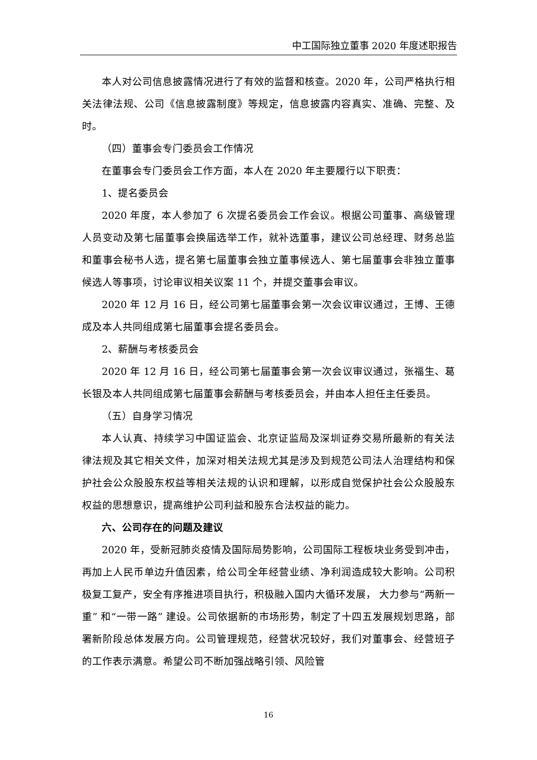中工国际独立董事 2020 年度述职报告
本人对公司信息披露情况进行了有效的监督和核查。2020 年，公司严格执行相关法律法规、公司《信息披露制度》等规定，信息披露内容真实、准确、完整、及时。
（四）董事会专门委员会工作情况
在董事会专门委员会工作方面，本人在 2020 年主要履行以下职责：
1、提名委员会
2020 年度，本人参加了 6 次提名委员会工作会议。根据公司董事、高级管理人员变动及第七届董事会换届选举工作，就补选董事，建议公司总经理、财务总监和董事会秘书人选，提名第七届董事会独立董事候选人、第七届董事会非独立董事候选人等事项，讨论审议相关议案 11 个，并提交董事会审议。
2020 年 12 月 16 日，经公司第七届董事会第一次会议审议通过，王博、王德成及本人共同组成第七届董事会提名委员会。
2、薪酬与考核委员会
2020 年 12 月 16 日，经公司第七届董事会第一次会议审议通过，张福生、葛长银及本人共同组成第七届董事会薪酬与考核委员会，并由本人担任主任委员。
（五）自身学习情况
本人认真、持续学习中国证监会、北京证监局及深圳证券交易所最新的有关法律法规及其它相关文件，加深对相关法规尤其是涉及到规范公司法人治理结构和保护社会公众股股东权益等相关法规的认识和理解，以形成自觉保护社会公众股股东权益的思想意识，提高维护公司利益和股东合法权益的能力。
六、公司存在的问题及建议
2020 年，受新冠肺炎疫情及国际局势影响，公司国际工程板块业务受到冲击，再加上人民币单边升值因素，给公司全年经营业绩、净利润造成较大影响。公司积极复工复产，安全有序推进项目执行，积极融入国内大循环发展， 大力参与“两新一重” 和“一带一路” 建设。公司依据新的市场形势，制定了十四五发展规划思路，部署新阶段总体发展方向。公司管理规范，经营状况较好，我们对董事会、经营班子的工作表示满意。希望公司不断加强战略引领、风险管
16